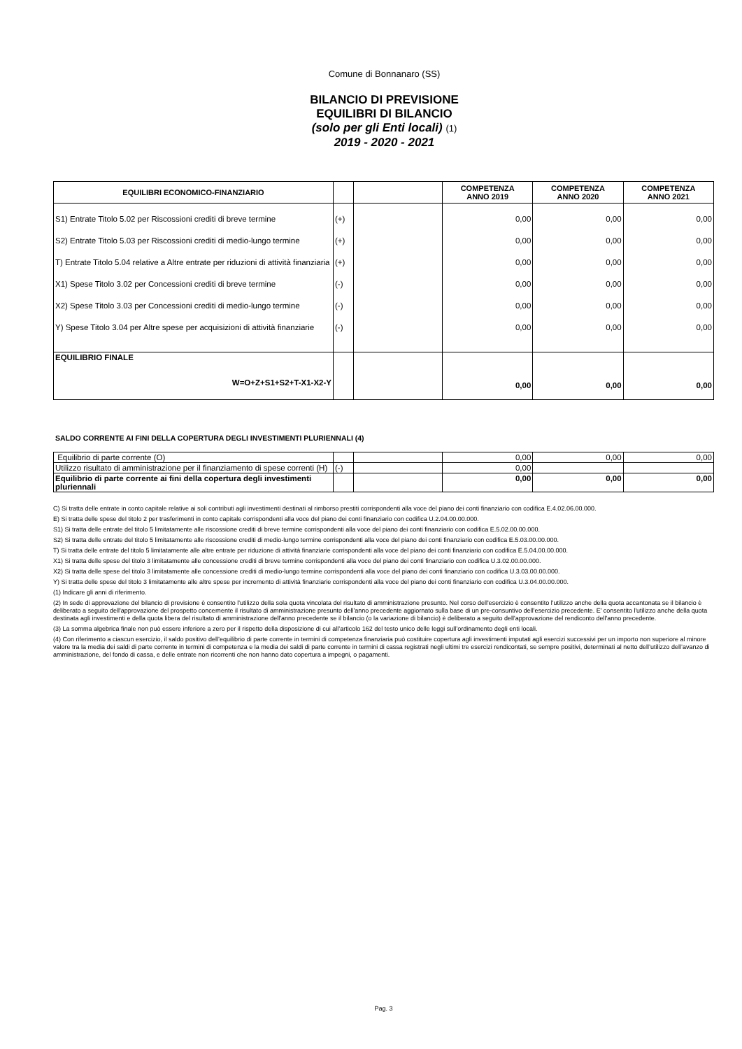Comune di Bonnanaro (SS)
BILANCIO DI PREVISIONE
EQUILIBRI DI BILANCIO
(solo per gli Enti locali) (1)
2019 - 2020 - 2021
| EQUILIBRI ECONOMICO-FINANZIARIO | | | COMPETENZA ANNO 2019 | COMPETENZA ANNO 2020 | COMPETENZA ANNO 2021 |
| --- | --- | --- | --- | --- | --- |
| S1) Entrate Titolo 5.02 per Riscossioni crediti di breve termine | (+) | | 0,00 | 0,00 | 0,00 |
| S2) Entrate Titolo 5.03 per Riscossioni crediti di medio-lungo termine | (+) | | 0,00 | 0,00 | 0,00 |
| T) Entrate Titolo 5.04 relative a Altre entrate per riduzioni di attività finanziaria | (+) | | 0,00 | 0,00 | 0,00 |
| X1) Spese Titolo 3.02 per Concessioni crediti di breve termine | (-) | | 0,00 | 0,00 | 0,00 |
| X2) Spese Titolo 3.03 per Concessioni crediti di medio-lungo termine | (-) | | 0,00 | 0,00 | 0,00 |
| Y) Spese Titolo 3.04 per Altre spese per acquisizioni di attività finanziarie | (-) | | 0,00 | 0,00 | 0,00 |
| EQUILIBRIO FINALE W=O+Z+S1+S2+T-X1-X2-Y | | | 0,00 | 0,00 | 0,00 |
SALDO CORRENTE AI FINI DELLA COPERTURA DEGLI INVESTIMENTI PLURIENNALI (4)
| Equilibrio di parte corrente (O) | | | 0,00 | 0,00 | 0,00 |
| Utilizzo risultato di amministrazione per il finanziamento di spese correnti (H) | (-) | | 0,00 | | |
| Equilibrio di parte corrente ai fini della copertura degli investimenti pluriennali | | | 0,00 | 0,00 | 0,00 |
C) Si tratta delle entrate in conto capitale relative ai soli contributi agli investimenti destinati al rimborso prestiti corrispondenti alla voce del piano dei conti finanziario con codifica E.4.02.06.00.000.
E) Si tratta delle spese del titolo 2 per trasferimenti in conto capitale corrispondenti alla voce del piano dei conti finanziario con codifica U.2.04.00.00.000.
S1) Si tratta delle entrate del titolo 5 limitatamente alle riscossione crediti di breve termine corrispondenti alla voce del piano dei conti finanziario con codifica E.5.02.00.00.000.
S2) Si tratta delle entrate del titolo 5 limitatamente alle riscossione crediti di medio-lungo termine corrispondenti alla voce del piano dei conti finanziario con codifica E.5.03.00.00.000.
T) Si tratta delle entrate del titolo 5 limitatamente alle altre entrate per riduzione di attività finanziarie corrispondenti alla voce del piano dei conti finanziario con codifica E.5.04.00.00.000.
X1) Si tratta delle spese del titolo 3 limitatamente alle concessione crediti di breve termine corrispondenti alla voce del piano dei conti finanziario con codifica U.3.02.00.00.000.
X2) Si tratta delle spese del titolo 3 limitatamente alle concessione crediti di medio-lungo termine corrispondenti alla voce del piano dei conti finanziario con codifica U.3.03.00.00.000.
Y) Si tratta delle spese del titolo 3 limitatamente alle altre spese per incremento di attività finanziarie corrispondenti alla voce del piano dei conti finanziario con codifica U.3.04.00.00.000.
(1) Indicare gli anni di riferimento.
(2) In sede di approvazione del bilancio di previsione è consentito l'utilizzo della sola quota vincolata del risultato di amministrazione presunto. Nel corso dell'esercizio è consentito l'utilizzo anche della quota accantonata se il bilancio è deliberato a seguito dell'approvazione del prospetto concernente il risultato di amministrazione presunto dell'anno precedente aggiornato sulla base di un pre-consuntivo dell'esercizio precedente. E' consentito l'utilizzo anche della quota destinata agli investimenti e della quota libera del risultato di amministrazione dell'anno precedente se il bilancio (o la variazione di bilancio) è deliberato a seguito dell'approvazione del rendiconto dell'anno precedente.
(3) La somma algebrica finale non può essere inferiore a zero per il rispetto della disposizione di cui all’articolo 162 del testo unico delle leggi sull’ordinamento degli enti locali.
(4) Con riferimento a ciascun esercizio, il saldo positivo dell’equilibrio di parte corrente in termini di competenza finanziaria può costituire copertura agli investimenti imputati agli esercizi successivi per un importo non superiore al minore valore tra la media dei saldi di parte corrente in termini di competenza e la media dei saldi di parte corrente in termini di cassa registrati negli ultimi tre esercizi rendicontati, se sempre positivi, determinati al netto dell’utilizzo dell’avanzo di amministrazione, del fondo di cassa, e delle entrate non ricorrenti che non hanno dato copertura a impegni, o pagamenti.
Pag. 3